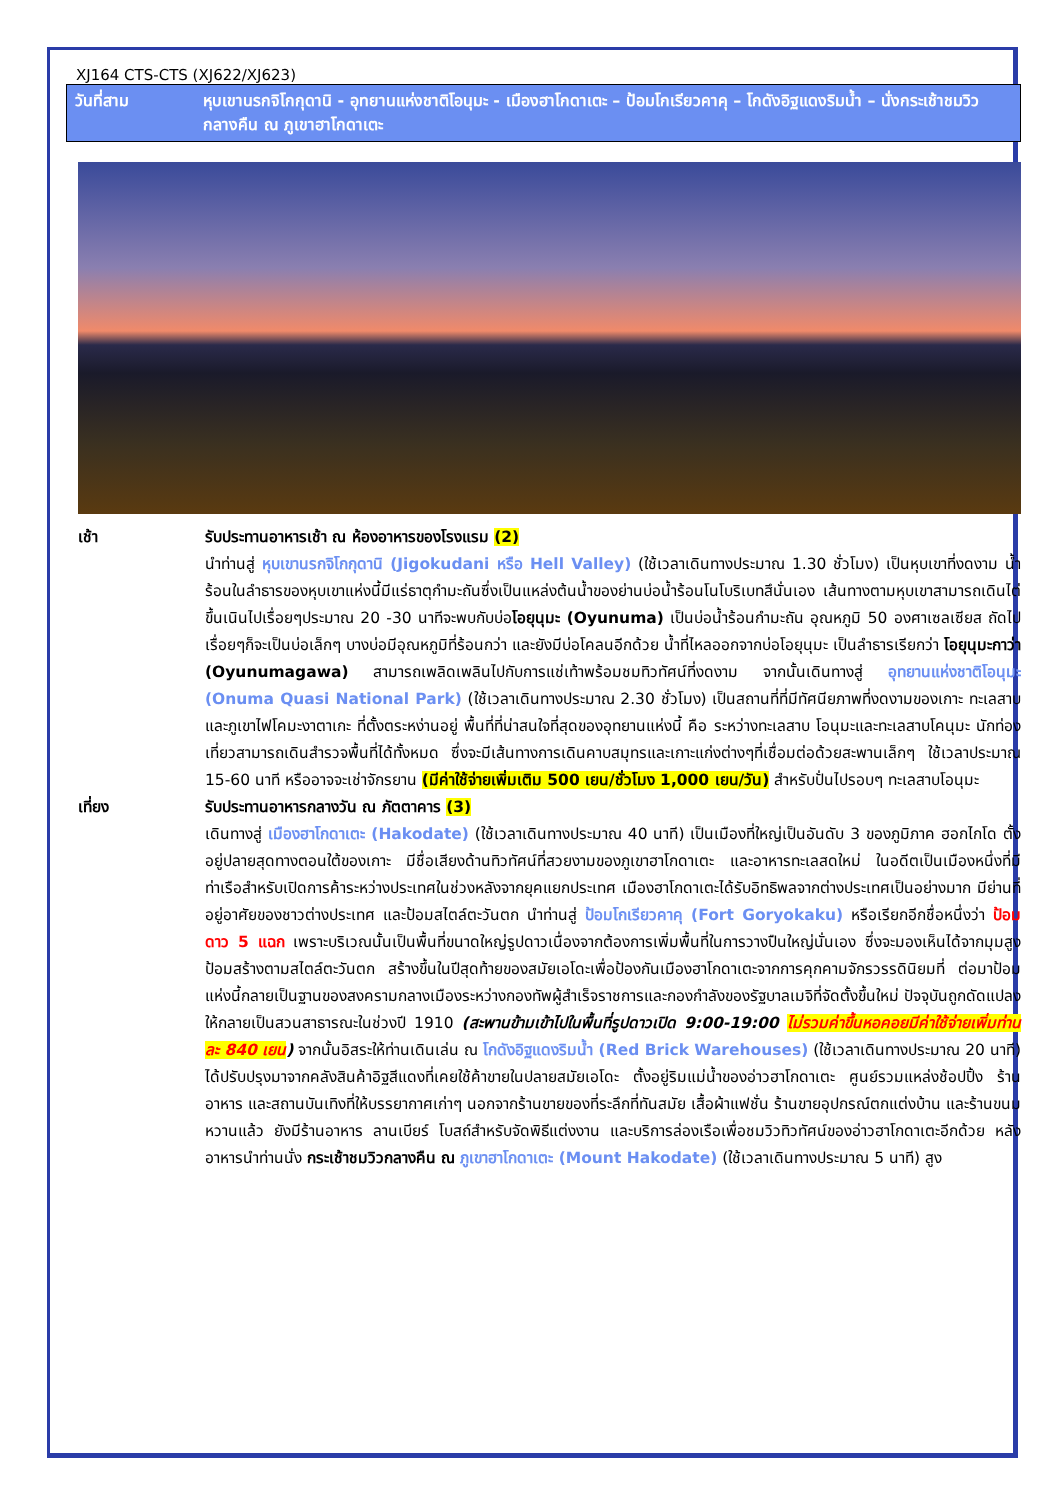XJ164 CTS-CTS (XJ622/XJ623)
วันที่สาม หุบเขานรกจิโกกุดานิ - อุทยานแห่งชาติโอนุมะ - เมืองฮาโกดาเตะ – ป้อมโกเรียวคาคุ – โกดังอิฐแดงริมน้ำ – นั่งกระเช้าชมวิวกลางคืน ณ ภูเขาฮาโกดาเตะ
เช้า รับประทานอาหารเช้า ณ ห้องอาหารของโรงแรม (2)
นำท่านสู่ หุบเขานรกจิโกกุดานิ (Jigokudani หรือ Hell Valley) (ใช้เวลาเดินทางประมาณ 1.30 ชั่วโมง) เป็นหุบเขาที่งดงาม น้ำร้อนในลำธารของหุบเขาแห่งนี้มีแร่ธาตุกำมะถันซึ่งเป็นแหล่งต้นน้ำของย่านบ่อน้ำร้อนโนโบริเบทสึนั่นเอง เส้นทางตามหุบเขาสามารถเดินไต่ขึ้นเนินไปเรื่อยๆประมาณ 20 -30 นาทีจะพบกับบ่อโอยุนุมะ (Oyunuma) เป็นบ่อน้ำร้อนกำมะถัน อุณหภูมิ 50 องศาเซลเซียส ถัดไปเรื่อยๆก็จะเป็นบ่อเล็กๆ บางบ่อมีอุณหภูมิที่ร้อนกว่า และยังมีบ่อโคลนอีกด้วย น้ำที่ไหลออกจากบ่อโอยุนุมะ เป็นลำธารเรียกว่า โอยุนุมะกาว่า (Oyunumagawa) สามารถเพลิดเพลินไปกับการแช่เท้าพร้อมชมทิวทัศน์ที่งดงาม จากนั้นเดินทางสู่ อุทยานแห่งชาติโอนุมะ (Onuma Quasi National Park) (ใช้เวลาเดินทางประมาณ 2.30 ชั่วโมง) เป็นสถานที่ที่มีทัศนียภาพที่งดงามของเกาะ ทะเลสาบ และภูเขาไฟโคมะงาตาเกะ ที่ตั้งตระหง่านอยู่ พื้นที่ที่น่าสนใจที่สุดของอุทยานแห่งนี้ คือ ระหว่างทะเลสาบ โอนุมะและทะเลสาบโคนุมะ นักท่องเที่ยวสามารถเดินสำรวจพื้นที่ได้ทั้งหมด ซึ่งจะมีเส้นทางการเดินคาบสมุทรและเกาะแก่งต่างๆที่เชื่อมต่อด้วยสะพานเล็กๆ ใช้เวลาประมาณ 15-60 นาที หรืออาจจะเช่าจักรยาน (มีค่าใช้จ่ายเพิ่มเติม 500 เยน/ชั่วโมง 1,000 เยน/วัน) สำหรับปั่นไปรอบๆ ทะเลสาบโอนุมะ
เที่ยง รับประทานอาหารกลางวัน ณ ภัตตาคาร (3)
เดินทางสู่ เมืองฮาโกดาเตะ (Hakodate) (ใช้เวลาเดินทางประมาณ 40 นาที) เป็นเมืองที่ใหญ่เป็นอันดับ 3 ของภูมิภาค ฮอกไกโด ตั้งอยู่ปลายสุดทางตอนใต้ของเกาะ มีชื่อเสียงด้านทิวทัศน์ที่สวยงามของภูเขาฮาโกดาเตะ และอาหารทะเลสดใหม่ ในอดีตเป็นเมืองหนึ่งที่มีท่าเรือสำหรับเปิดการค้าระหว่างประเทศในช่วงหลังจากยุคแยกประเทศ เมืองฮาโกดาเตะได้รับอิทธิพลจากต่างประเทศเป็นอย่างมาก มีย่านที่อยู่อาศัยของชาวต่างประเทศ และป้อมสไตล์ตะวันตก นำท่านสู่ ป้อมโกเรียวคาคุ (Fort Goryokaku) หรือเรียกอีกชื่อหนึ่งว่า ป้อมดาว 5 แฉก เพราะบริเวณนั้นเป็นพื้นที่ขนาดใหญ่รูปดาวเนื่องจากต้องการเพิ่มพื้นที่ในการวางปืนใหญ่นั่นเอง ซึ่งจะมองเห็นได้จากมุมสูง ป้อมสร้างตามสไตล์ตะวันตก สร้างขึ้นในปีสุดท้ายของสมัยเอโดะเพื่อป้องกันเมืองฮาโกดาเตะจากการคุกคามจักรวรรดินิยมที่ ต่อมาป้อมแห่งนี้กลายเป็นฐานของสงครามกลางเมืองระหว่างกองทัพผู้สำเร็จราชการและกองกำลังของรัฐบาลเมจิที่จัดตั้งขึ้นใหม่ ปัจจุบันถูกดัดแปลงให้กลายเป็นสวนสาธารณะในช่วงปี 1910 (สะพานข้ามเข้าไปในพื้นที่รูปดาวเปิด 9:00-19:00 ไม่รวมค่าขึ้นหอคอยมีค่าใช้จ่ายเพิ่มท่านละ 840 เยน) จากนั้นอิสระให้ท่านเดินเล่น ณ โกดังอิฐแดงริมน้ำ (Red Brick Warehouses) (ใช้เวลาเดินทางประมาณ 20 นาที) ได้ปรับปรุงมาจากคลังสินค้าอิฐสีแดงที่เคยใช้ค้าขายในปลายสมัยเอโดะ ตั้งอยู่ริมแม่น้ำของอ่าวฮาโกดาเตะ ศูนย์รวมแหล่งช้อปปิ้ง ร้านอาหาร และสถานบันเทิงที่ให้บรรยากาศเก่าๆ นอกจากร้านขายของที่ระลึกที่ทันสมัย เสื้อผ้าแฟชั่น ร้านขายอุปกรณ์ตกแต่งบ้าน และร้านขนมหวานแล้ว ยังมีร้านอาหาร ลานเบียร์ โบสถ์สำหรับจัดพิธีแต่งงาน และบริการล่องเรือเพื่อชมวิวทิวทัศน์ของอ่าวฮาโกดาเตะอีกด้วย หลังอาหารนำท่านนั่ง กระเช้าชมวิวกลางคืน ณ ภูเขาฮาโกดาเตะ (Mount Hakodate) (ใช้เวลาเดินทางประมาณ 5 นาที) สูง